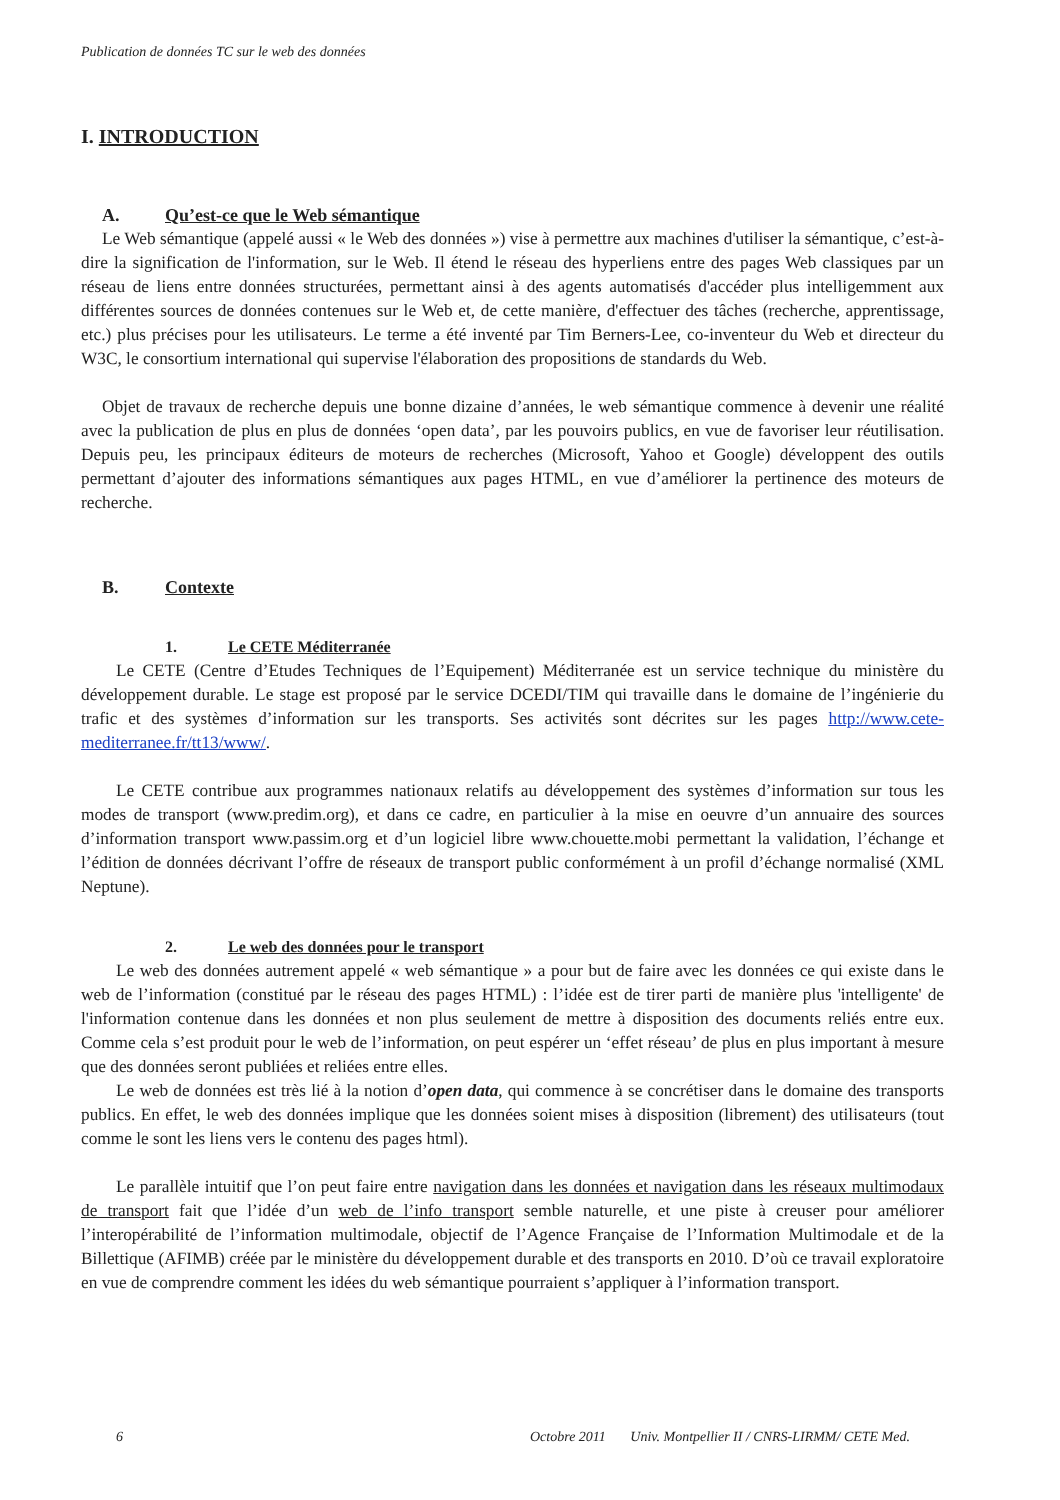Publication de données TC sur le web des données
I. INTRODUCTION
A. Qu’est-ce que le Web sémantique
Le Web sémantique (appelé aussi « le Web des données ») vise à permettre aux machines d'utiliser la sémantique, c’est-à-dire la signification de l'information, sur le Web. Il étend le réseau des hyperliens entre des pages Web classiques par un réseau de liens entre données structurées, permettant ainsi à des agents automatisés d'accéder plus intelligemment aux différentes sources de données contenues sur le Web et, de cette manière, d'effectuer des tâches (recherche, apprentissage, etc.) plus précises pour les utilisateurs. Le terme a été inventé par Tim Berners-Lee, co-inventeur du Web et directeur du W3C, le consortium international qui supervise l'élaboration des propositions de standards du Web.
Objet de travaux de recherche depuis une bonne dizaine d’années, le web sémantique commence à devenir une réalité avec la publication de plus en plus de données ‘open data’, par les pouvoirs publics, en vue de favoriser leur réutilisation. Depuis peu, les principaux éditeurs de moteurs de recherches (Microsoft, Yahoo et Google) développent des outils permettant d’ajouter des informations sémantiques aux pages HTML, en vue d’améliorer la pertinence des moteurs de recherche.
B. Contexte
1. Le CETE Méditerranée
Le CETE (Centre d’Etudes Techniques de l’Equipement) Méditerranée est un service technique du ministère du développement durable. Le stage est proposé par le service DCEDI/TIM qui travaille dans le domaine de l’ingénierie du trafic et des systèmes d’information sur les transports. Ses activités sont décrites sur les pages http://www.cete-mediterranee.fr/tt13/www/.
Le CETE contribue aux programmes nationaux relatifs au développement des systèmes d’information sur tous les modes de transport (www.predim.org), et dans ce cadre, en particulier à la mise en oeuvre d’un annuaire des sources d’information transport www.passim.org et d’un logiciel libre www.chouette.mobi permettant la validation, l’échange et l’édition de données décrivant l’offre de réseaux de transport public conformément à un profil d’échange normalisé (XML Neptune).
2. Le web des données pour le transport
Le web des données autrement appelé « web sémantique » a pour but de faire avec les données ce qui existe dans le web de l’information (constitué par le réseau des pages HTML) : l’idée est de tirer parti de manière plus 'intelligente' de l'information contenue dans les données et non plus seulement de mettre à disposition des documents reliés entre eux. Comme cela s’est produit pour le web de l’information, on peut espérer un ‘effet réseau’ de plus en plus important à mesure que des données seront publiées et reliées entre elles.
Le web de données est très lié à la notion d’open data, qui commence à se concrétiser dans le domaine des transports publics. En effet, le web des données implique que les données soient mises à disposition (librement) des utilisateurs (tout comme le sont les liens vers le contenu des pages html).
Le parallèle intuitif que l’on peut faire entre navigation dans les données et navigation dans les réseaux multimodaux de transport fait que l’idée d’un web de l’info transport semble naturelle, et une piste à creuser pour améliorer l’interopérabilité de l’information multimodale, objectif de l’Agence Française de l’Information Multimodale et de la Billettique (AFIMB) créée par le ministère du développement durable et des transports en 2010. D’où ce travail exploratoire en vue de comprendre comment les idées du web sémantique pourraient s’appliquer à l’information transport.
6 Octobre 2011 Univ. Montpellier II / CNRS-LIRMM/ CETE Med.